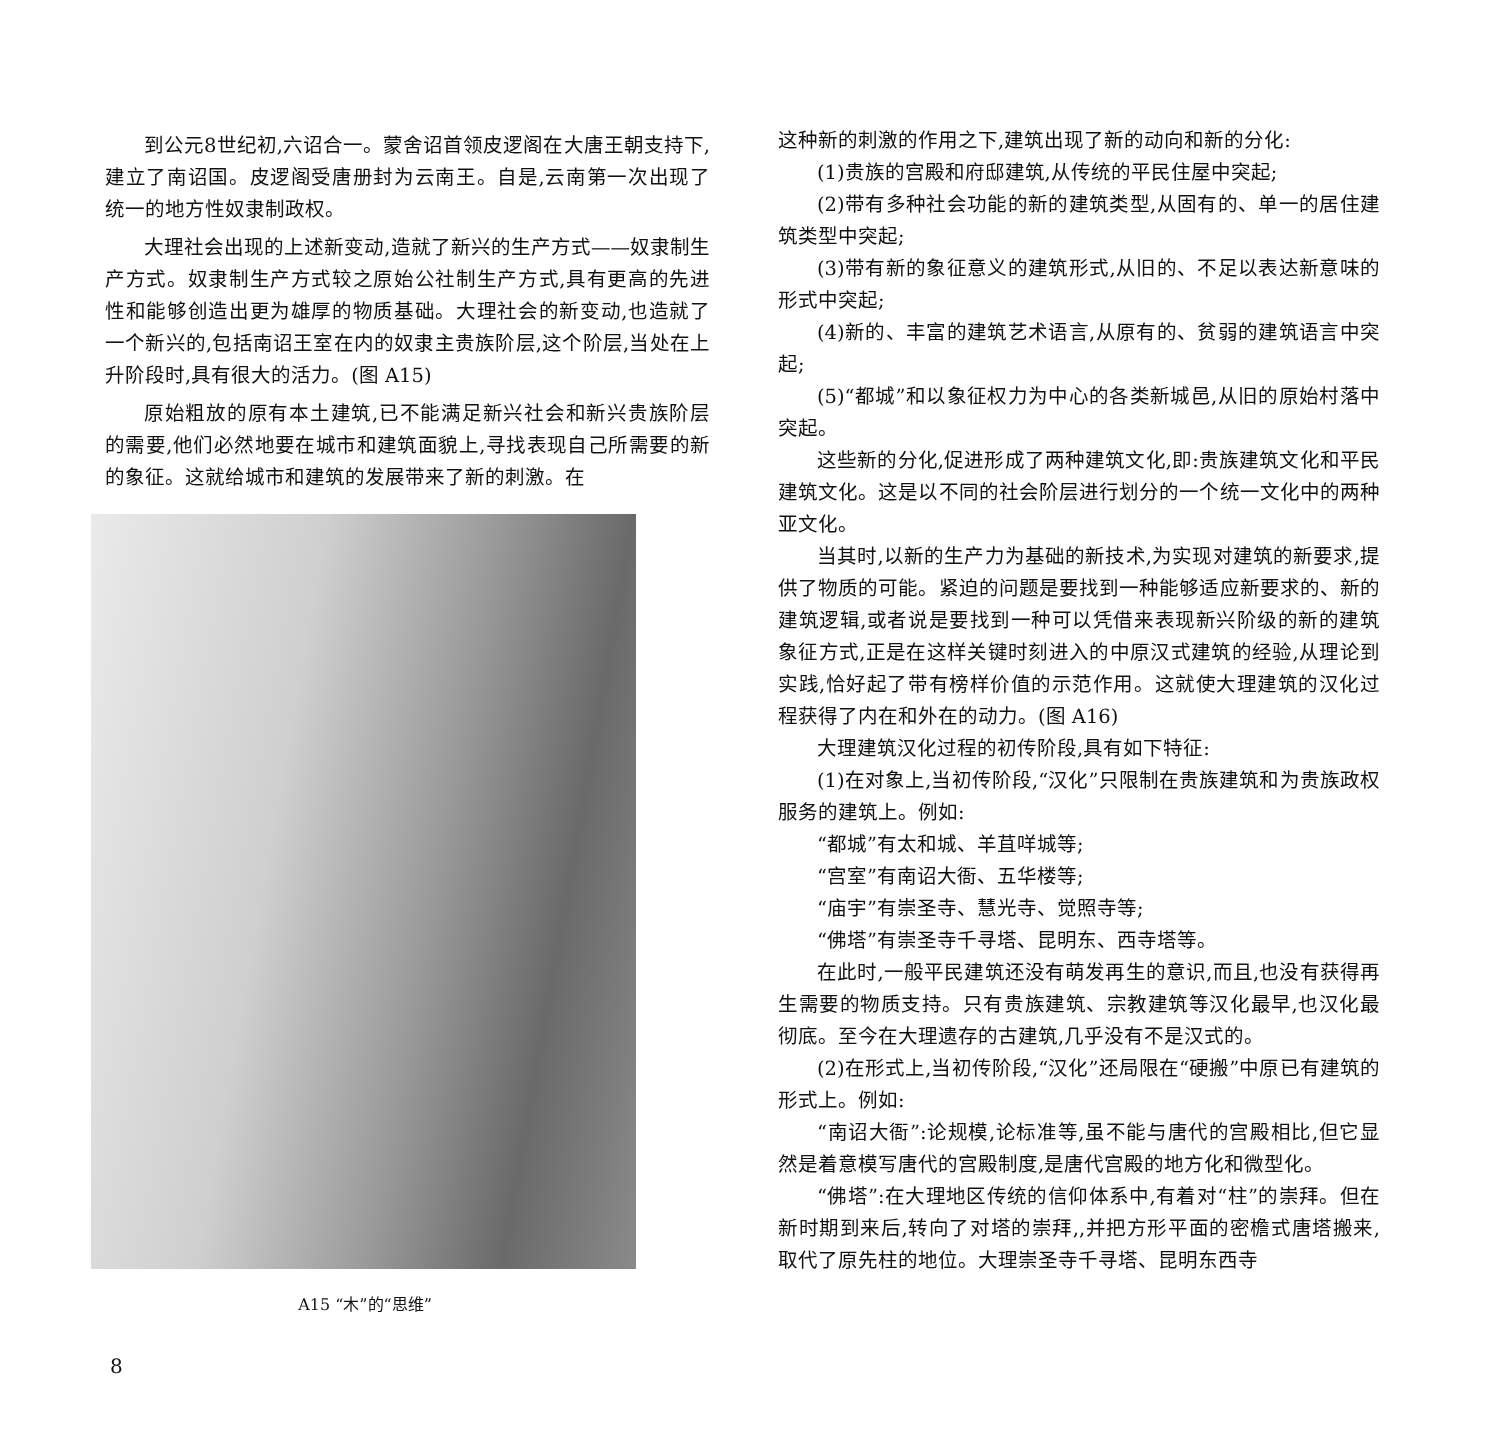到公元8世纪初,六诏合一。蒙舍诏首领皮逻阁在大唐王朝支持下,建立了南诏国。皮逻阁受唐册封为云南王。自是,云南第一次出现了统一的地方性奴隶制政权。
大理社会出现的上述新变动,造就了新兴的生产方式——奴隶制生产方式。奴隶制生产方式较之原始公社制生产方式,具有更高的先进性和能够创造出更为雄厚的物质基础。大理社会的新变动,也造就了一个新兴的,包括南诏王室在内的奴隶主贵族阶层,这个阶层,当处在上升阶段时,具有很大的活力。(图 A15)
原始粗放的原有本土建筑,已不能满足新兴社会和新兴贵族阶层的需要,他们必然地要在城市和建筑面貌上,寻找表现自己所需要的新的象征。这就给城市和建筑的发展带来了新的刺激。在
A15 “木”的“思维”
这种新的刺激的作用之下,建筑出现了新的动向和新的分化:
(1)贵族的宫殿和府邸建筑,从传统的平民住屋中突起;
(2)带有多种社会功能的新的建筑类型,从固有的、单一的居住建筑类型中突起;
(3)带有新的象征意义的建筑形式,从旧的、不足以表达新意味的形式中突起;
(4)新的、丰富的建筑艺术语言,从原有的、贫弱的建筑语言中突起;
(5)“都城”和以象征权力为中心的各类新城邑,从旧的原始村落中突起。
这些新的分化,促进形成了两种建筑文化,即:贵族建筑文化和平民建筑文化。这是以不同的社会阶层进行划分的一个统一文化中的两种亚文化。
当其时,以新的生产力为基础的新技术,为实现对建筑的新要求,提供了物质的可能。紧迫的问题是要找到一种能够适应新要求的、新的建筑逻辑,或者说是要找到一种可以凭借来表现新兴阶级的新的建筑象征方式,正是在这样关键时刻进入的中原汉式建筑的经验,从理论到实践,恰好起了带有榜样价值的示范作用。这就使大理建筑的汉化过程获得了内在和外在的动力。(图 A16)
大理建筑汉化过程的初传阶段,具有如下特征:
(1)在对象上,当初传阶段,“汉化”只限制在贵族建筑和为贵族政权服务的建筑上。例如:
“都城”有太和城、羊苴咩城等;
“宫室”有南诏大衙、五华楼等;
“庙宇”有崇圣寺、慧光寺、觉照寺等;
“佛塔”有崇圣寺千寻塔、昆明东、西寺塔等。
在此时,一般平民建筑还没有萌发再生的意识,而且,也没有获得再生需要的物质支持。只有贵族建筑、宗教建筑等汉化最早,也汉化最彻底。至今在大理遗存的古建筑,几乎没有不是汉式的。
(2)在形式上,当初传阶段,“汉化”还局限在“硬搬”中原已有建筑的形式上。例如:
“南诏大衙”:论规模,论标准等,虽不能与唐代的宫殿相比,但它显然是着意模写唐代的宫殿制度,是唐代宫殿的地方化和微型化。
“佛塔”:在大理地区传统的信仰体系中,有着对“柱”的崇拜。但在新时期到来后,转向了对塔的崇拜,,并把方形平面的密檐式唐塔搬来,取代了原先柱的地位。大理崇圣寺千寻塔、昆明东西寺
8